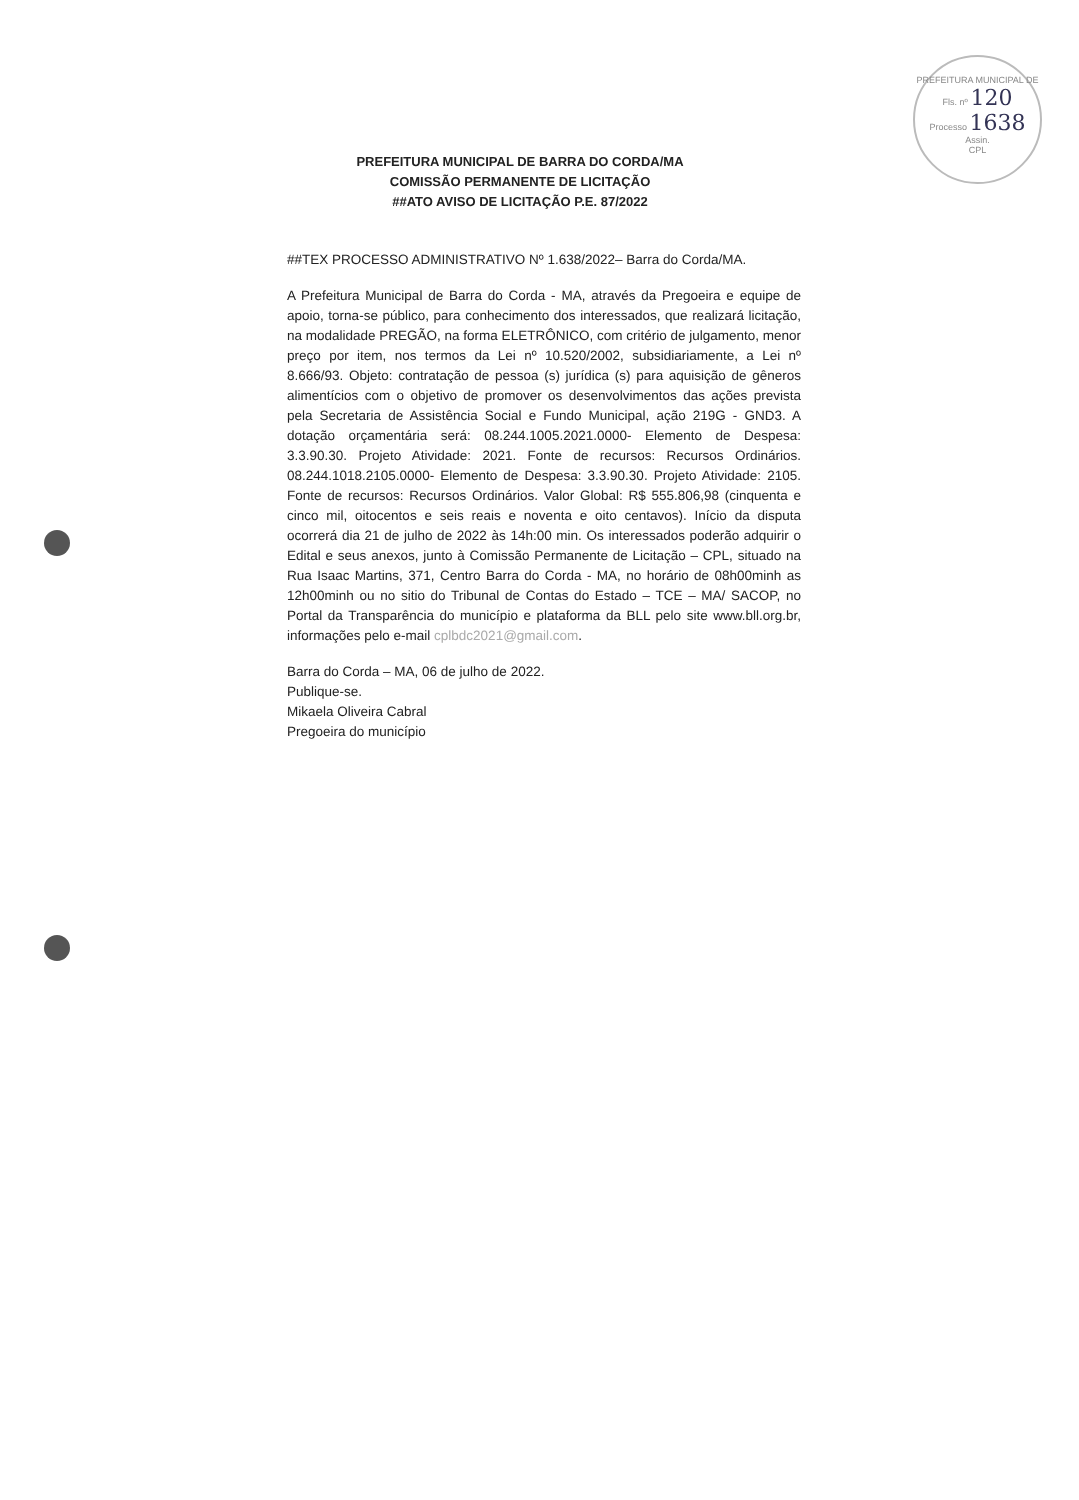PREFEITURA MUNICIPAL DE
Fls. nº 120
Processo 1638
Assin.
CPL
PREFEITURA MUNICIPAL DE BARRA DO CORDA/MA
COMISSÃO PERMANENTE DE LICITAÇÃO
##ATO AVISO DE LICITAÇÃO P.E. 87/2022
##TEX PROCESSO ADMINISTRATIVO Nº 1.638/2022– Barra do Corda/MA.
A Prefeitura Municipal de Barra do Corda - MA, através da Pregoeira e equipe de apoio, torna-se público, para conhecimento dos interessados, que realizará licitação, na modalidade PREGÃO, na forma ELETRÔNICO, com critério de julgamento, menor preço por item, nos termos da Lei nº 10.520/2002, subsidiariamente, a Lei nº 8.666/93. Objeto: contratação de pessoa (s) jurídica (s) para aquisição de gêneros alimentícios com o objetivo de promover os desenvolvimentos das ações prevista pela Secretaria de Assistência Social e Fundo Municipal, ação 219G - GND3. A dotação orçamentária será: 08.244.1005.2021.0000- Elemento de Despesa: 3.3.90.30. Projeto Atividade: 2021. Fonte de recursos: Recursos Ordinários. 08.244.1018.2105.0000- Elemento de Despesa: 3.3.90.30. Projeto Atividade: 2105. Fonte de recursos: Recursos Ordinários. Valor Global: R$ 555.806,98 (cinquenta e cinco mil, oitocentos e seis reais e noventa e oito centavos). Início da disputa ocorrerá dia 21 de julho de 2022 às 14h:00 min. Os interessados poderão adquirir o Edital e seus anexos, junto à Comissão Permanente de Licitação – CPL, situado na Rua Isaac Martins, 371, Centro Barra do Corda - MA, no horário de 08h00minh as 12h00minh ou no sitio do Tribunal de Contas do Estado – TCE – MA/ SACOP, no Portal da Transparência do município e plataforma da BLL pelo site www.bll.org.br, informações pelo e-mail cplbdc2021@gmail.com.
Barra do Corda – MA, 06 de julho de 2022.
Publique-se.
Mikaela Oliveira Cabral
Pregoeira do município